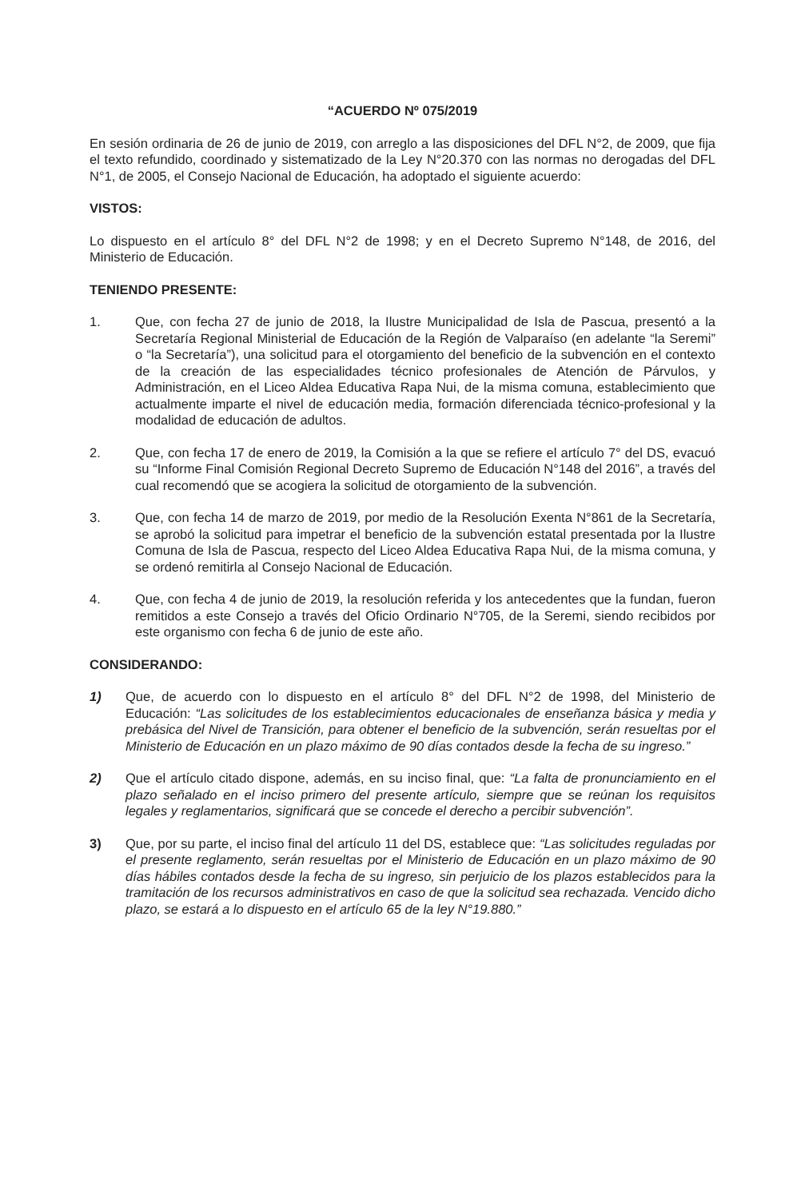“ACUERDO Nº 075/2019
En sesión ordinaria de 26 de junio de 2019, con arreglo a las disposiciones del DFL N°2, de 2009, que fija el texto refundido, coordinado y sistematizado de la Ley N°20.370 con las normas no derogadas del DFL N°1, de 2005, el Consejo Nacional de Educación, ha adoptado el siguiente acuerdo:
VISTOS:
Lo dispuesto en el artículo 8° del DFL N°2 de 1998; y en el Decreto Supremo N°148, de 2016, del Ministerio de Educación.
TENIENDO PRESENTE:
1. Que, con fecha 27 de junio de 2018, la Ilustre Municipalidad de Isla de Pascua, presentó a la Secretaría Regional Ministerial de Educación de la Región de Valparaíso (en adelante “la Seremi” o “la Secretaría”), una solicitud para el otorgamiento del beneficio de la subvención en el contexto de la creación de las especialidades técnico profesionales de Atención de Párvulos, y Administración, en el Liceo Aldea Educativa Rapa Nui, de la misma comuna, establecimiento que actualmente imparte el nivel de educación media, formación diferenciada técnico-profesional y la modalidad de educación de adultos.
2. Que, con fecha 17 de enero de 2019, la Comisión a la que se refiere el artículo 7° del DS, evacuó su “Informe Final Comisión Regional Decreto Supremo de Educación N°148 del 2016”, a través del cual recomendó que se acogiera la solicitud de otorgamiento de la subvención.
3. Que, con fecha 14 de marzo de 2019, por medio de la Resolución Exenta N°861 de la Secretaría, se aprobó la solicitud para impetrar el beneficio de la subvención estatal presentada por la Ilustre Comuna de Isla de Pascua, respecto del Liceo Aldea Educativa Rapa Nui, de la misma comuna, y se ordenó remitirla al Consejo Nacional de Educación.
4. Que, con fecha 4 de junio de 2019, la resolución referida y los antecedentes que la fundan, fueron remitidos a este Consejo a través del Oficio Ordinario N°705, de la Seremi, siendo recibidos por este organismo con fecha 6 de junio de este año.
CONSIDERANDO:
1) Que, de acuerdo con lo dispuesto en el artículo 8° del DFL N°2 de 1998, del Ministerio de Educación: “Las solicitudes de los establecimientos educacionales de enseñanza básica y media y prebásica del Nivel de Transición, para obtener el beneficio de la subvención, serán resueltas por el Ministerio de Educación en un plazo máximo de 90 días contados desde la fecha de su ingreso.”
2) Que el artículo citado dispone, además, en su inciso final, que: “La falta de pronunciamiento en el plazo señalado en el inciso primero del presente artículo, siempre que se reúnan los requisitos legales y reglamentarios, significará que se concede el derecho a percibir subvención”.
3) Que, por su parte, el inciso final del artículo 11 del DS, establece que: “Las solicitudes reguladas por el presente reglamento, serán resueltas por el Ministerio de Educación en un plazo máximo de 90 días hábiles contados desde la fecha de su ingreso, sin perjuicio de los plazos establecidos para la tramitación de los recursos administrativos en caso de que la solicitud sea rechazada. Vencido dicho plazo, se estará a lo dispuesto en el artículo 65 de la ley N°19.880.”